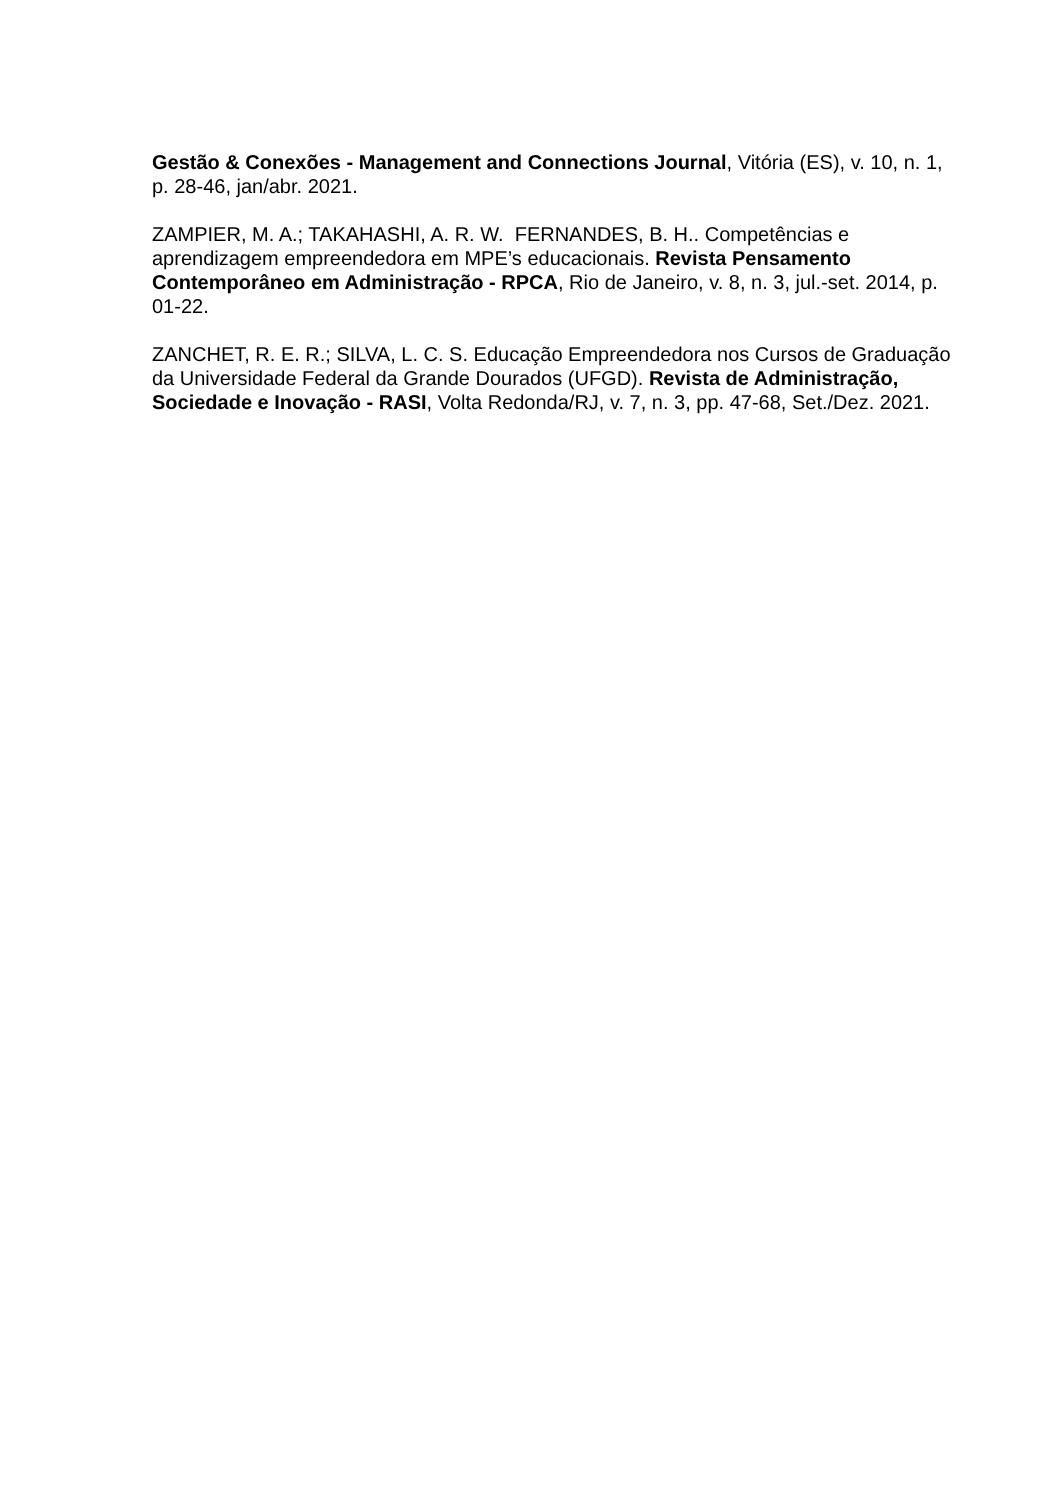Gestão & Conexões - Management and Connections Journal, Vitória (ES), v. 10, n. 1, p. 28-46, jan/abr. 2021.
ZAMPIER, M. A.; TAKAHASHI, A. R. W. FERNANDES, B. H.. Competências e aprendizagem empreendedora em MPE’s educacionais. Revista Pensamento Contemporâneo em Administração - RPCA, Rio de Janeiro, v. 8, n. 3, jul.-set. 2014, p. 01-22.
ZANCHET, R. E. R.; SILVA, L. C. S. Educação Empreendedora nos Cursos de Graduação da Universidade Federal da Grande Dourados (UFGD). Revista de Administração, Sociedade e Inovação - RASI, Volta Redonda/RJ, v. 7, n. 3, pp. 47-68, Set./Dez. 2021.